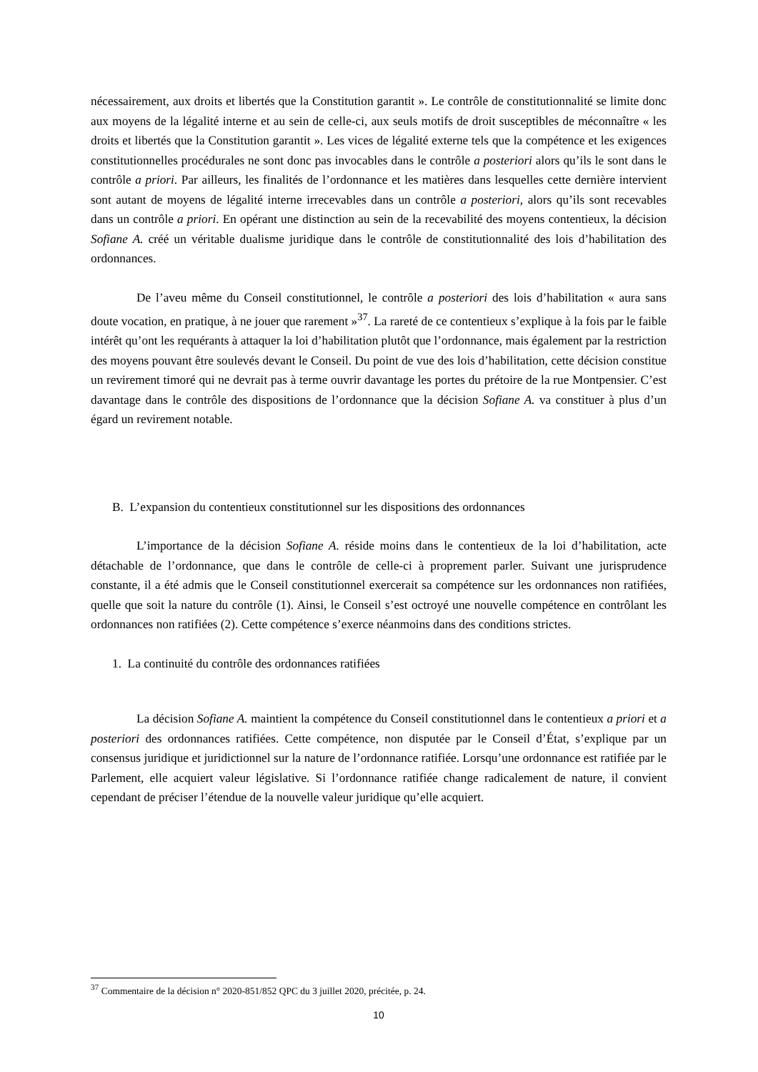nécessairement, aux droits et libertés que la Constitution garantit ». Le contrôle de constitutionnalité se limite donc aux moyens de la légalité interne et au sein de celle-ci, aux seuls motifs de droit susceptibles de méconnaître « les droits et libertés que la Constitution garantit ». Les vices de légalité externe tels que la compétence et les exigences constitutionnelles procédurales ne sont donc pas invocables dans le contrôle a posteriori alors qu’ils le sont dans le contrôle a priori. Par ailleurs, les finalités de l’ordonnance et les matières dans lesquelles cette dernière intervient sont autant de moyens de légalité interne irrecevables dans un contrôle a posteriori, alors qu’ils sont recevables dans un contrôle a priori. En opérant une distinction au sein de la recevabilité des moyens contentieux, la décision Sofiane A. créé un véritable dualisme juridique dans le contrôle de constitutionnalité des lois d’habilitation des ordonnances.
De l’aveu même du Conseil constitutionnel, le contrôle a posteriori des lois d’habilitation « aura sans doute vocation, en pratique, à ne jouer que rarement »<sup>37</sup>. La rareté de ce contentieux s’explique à la fois par le faible intérêt qu’ont les requérants à attaquer la loi d’habilitation plutôt que l’ordonnance, mais également par la restriction des moyens pouvant être soulevés devant le Conseil. Du point de vue des lois d’habilitation, cette décision constitue un revirement timoré qui ne devrait pas à terme ouvrir davantage les portes du prétoire de la rue Montpensier. C’est davantage dans le contrôle des dispositions de l’ordonnance que la décision Sofiane A. va constituer à plus d’un égard un revirement notable.
B. L’expansion du contentieux constitutionnel sur les dispositions des ordonnances
L’importance de la décision Sofiane A. réside moins dans le contentieux de la loi d’habilitation, acte détachable de l’ordonnance, que dans le contrôle de celle-ci à proprement parler. Suivant une jurisprudence constante, il a été admis que le Conseil constitutionnel exercerait sa compétence sur les ordonnances non ratifiées, quelle que soit la nature du contrôle (1). Ainsi, le Conseil s’est octroyé une nouvelle compétence en contrôlant les ordonnances non ratifiées (2). Cette compétence s’exerce néanmoins dans des conditions strictes.
1. La continuité du contrôle des ordonnances ratifiées
La décision Sofiane A. maintient la compétence du Conseil constitutionnel dans le contentieux a priori et a posteriori des ordonnances ratifiées. Cette compétence, non disputée par le Conseil d’État, s’explique par un consensus juridique et juridictionnel sur la nature de l’ordonnance ratifiée. Lorsqu’une ordonnance est ratifiée par le Parlement, elle acquiert valeur législative. Si l’ordonnance ratifiée change radicalement de nature, il convient cependant de préciser l’étendue de la nouvelle valeur juridique qu’elle acquiert.
<sup>37</sup> Commentaire de la décision n° 2020-851/852 QPC du 3 juillet 2020, précitée, p. 24.
10